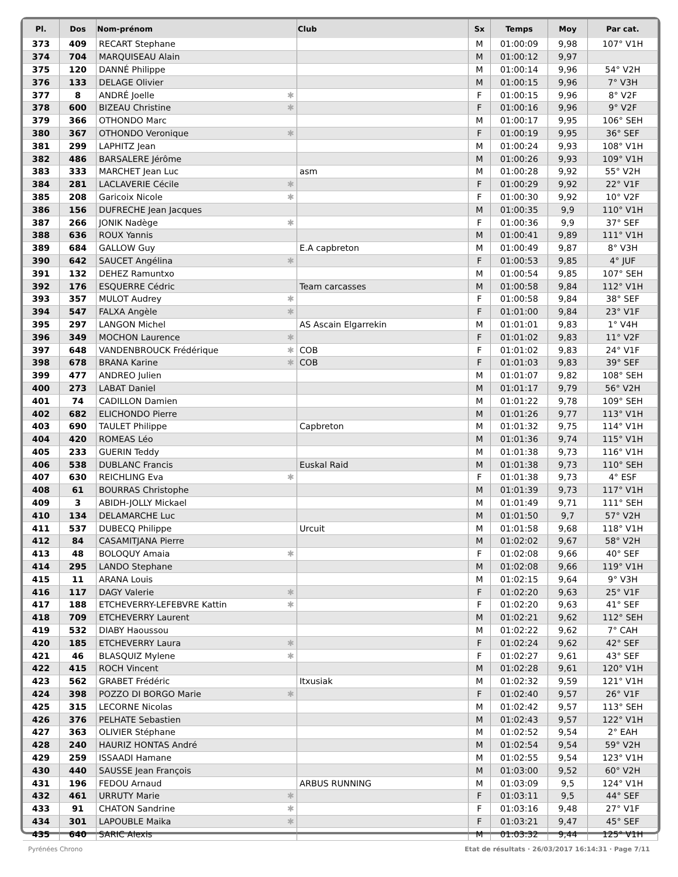| Pl. | Dos | Nom-prénom | Club | Sx | Temps | Moy | Par cat. |
| --- | --- | --- | --- | --- | --- | --- | --- |
| 373 | 409 | RECART Stephane | | M | 01:00:09 | 9,98 | 107° V1H |
| 374 | 704 | MARQUISEAU Alain | | M | 01:00:12 | 9,97 | |
| 375 | 120 | DANNÉ Philippe | | M | 01:00:14 | 9,96 | 54° V2H |
| 376 | 133 | DELAGE Olivier | | M | 01:00:15 | 9,96 | 7° V3H |
| 377 | 8 | ANDRÉ Joelle ✱ | | F | 01:00:15 | 9,96 | 8° V2F |
| 378 | 600 | BIZEAU Christine ✱ | | F | 01:00:16 | 9,96 | 9° V2F |
| 379 | 366 | OTHONDO Marc | | M | 01:00:17 | 9,95 | 106° SEH |
| 380 | 367 | OTHONDO Veronique ✱ | | F | 01:00:19 | 9,95 | 36° SEF |
| 381 | 299 | LAPHITZ Jean | | M | 01:00:24 | 9,93 | 108° V1H |
| 382 | 486 | BARSALERE Jérôme | | M | 01:00:26 | 9,93 | 109° V1H |
| 383 | 333 | MARCHET Jean Luc | asm | M | 01:00:28 | 9,92 | 55° V2H |
| 384 | 281 | LACLAVERIE Cécile ✱ | | F | 01:00:29 | 9,92 | 22° V1F |
| 385 | 208 | Garicoix Nicole ✱ | | F | 01:00:30 | 9,92 | 10° V2F |
| 386 | 156 | DUFRECHE Jean Jacques | | M | 01:00:35 | 9,9 | 110° V1H |
| 387 | 266 | JONIK Nadège ✱ | | F | 01:00:36 | 9,9 | 37° SEF |
| 388 | 636 | ROUX Yannis | | M | 01:00:41 | 9,89 | 111° V1H |
| 389 | 684 | GALLOW Guy | E.A capbreton | M | 01:00:49 | 9,87 | 8° V3H |
| 390 | 642 | SAUCET Angélina ✱ | | F | 01:00:53 | 9,85 | 4° JUF |
| 391 | 132 | DEHEZ Ramuntxo | | M | 01:00:54 | 9,85 | 107° SEH |
| 392 | 176 | ESQUERRE Cédric | Team carcasses | M | 01:00:58 | 9,84 | 112° V1H |
| 393 | 357 | MULOT Audrey ✱ | | F | 01:00:58 | 9,84 | 38° SEF |
| 394 | 547 | FALXA Angèle ✱ | | F | 01:01:00 | 9,84 | 23° V1F |
| 395 | 297 | LANGON Michel | AS Ascain Elgarrekin | M | 01:01:01 | 9,83 | 1° V4H |
| 396 | 349 | MOCHON Laurence ✱ | | F | 01:01:02 | 9,83 | 11° V2F |
| 397 | 648 | VANDENBROUCK Frédérique ✱ | COB | F | 01:01:02 | 9,83 | 24° V1F |
| 398 | 678 | BRANA Karine ✱ | COB | F | 01:01:03 | 9,83 | 39° SEF |
| 399 | 477 | ANDREO Julien | | M | 01:01:07 | 9,82 | 108° SEH |
| 400 | 273 | LABAT Daniel | | M | 01:01:17 | 9,79 | 56° V2H |
| 401 | 74 | CADILLON Damien | | M | 01:01:22 | 9,78 | 109° SEH |
| 402 | 682 | ELICHONDO Pierre | | M | 01:01:26 | 9,77 | 113° V1H |
| 403 | 690 | TAULET Philippe | Capbreton | M | 01:01:32 | 9,75 | 114° V1H |
| 404 | 420 | ROMEAS Léo | | M | 01:01:36 | 9,74 | 115° V1H |
| 405 | 233 | GUERIN Teddy | | M | 01:01:38 | 9,73 | 116° V1H |
| 406 | 538 | DUBLANC Francis | Euskal Raid | M | 01:01:38 | 9,73 | 110° SEH |
| 407 | 630 | REICHLING Eva ✱ | | F | 01:01:38 | 9,73 | 4° ESF |
| 408 | 61 | BOURRAS Christophe | | M | 01:01:39 | 9,73 | 117° V1H |
| 409 | 3 | ABIDH-JOLLY Mickael | | M | 01:01:49 | 9,71 | 111° SEH |
| 410 | 134 | DELAMARCHE Luc | | M | 01:01:50 | 9,7 | 57° V2H |
| 411 | 537 | DUBECQ Philippe | Urcuit | M | 01:01:58 | 9,68 | 118° V1H |
| 412 | 84 | CASAMITJANA Pierre | | M | 01:02:02 | 9,67 | 58° V2H |
| 413 | 48 | BOLOQUY Amaia ✱ | | F | 01:02:08 | 9,66 | 40° SEF |
| 414 | 295 | LANDO Stephane | | M | 01:02:08 | 9,66 | 119° V1H |
| 415 | 11 | ARANA Louis | | M | 01:02:15 | 9,64 | 9° V3H |
| 416 | 117 | DAGY Valerie ✱ | | F | 01:02:20 | 9,63 | 25° V1F |
| 417 | 188 | ETCHEVERRY-LEFEBVRE Kattin ✱ | | F | 01:02:20 | 9,63 | 41° SEF |
| 418 | 709 | ETCHEVERRY Laurent | | M | 01:02:21 | 9,62 | 112° SEH |
| 419 | 532 | DIABY Haoussou | | M | 01:02:22 | 9,62 | 7° CAH |
| 420 | 185 | ETCHEVERRY Laura ✱ | | F | 01:02:24 | 9,62 | 42° SEF |
| 421 | 46 | BLASQUIZ Mylene ✱ | | F | 01:02:27 | 9,61 | 43° SEF |
| 422 | 415 | ROCH Vincent | | M | 01:02:28 | 9,61 | 120° V1H |
| 423 | 562 | GRABET Frédéric | Itxusiak | M | 01:02:32 | 9,59 | 121° V1H |
| 424 | 398 | POZZO DI BORGO Marie ✱ | | F | 01:02:40 | 9,57 | 26° V1F |
| 425 | 315 | LECORNE Nicolas | | M | 01:02:42 | 9,57 | 113° SEH |
| 426 | 376 | PELHATE Sebastien | | M | 01:02:43 | 9,57 | 122° V1H |
| 427 | 363 | OLIVIER Stéphane | | M | 01:02:52 | 9,54 | 2° EAH |
| 428 | 240 | HAURIZ HONTAS André | | M | 01:02:54 | 9,54 | 59° V2H |
| 429 | 259 | ISSAADI Hamane | | M | 01:02:55 | 9,54 | 123° V1H |
| 430 | 440 | SAUSSE Jean François | | M | 01:03:00 | 9,52 | 60° V2H |
| 431 | 196 | FEDOU Arnaud | ARBUS RUNNING | M | 01:03:09 | 9,5 | 124° V1H |
| 432 | 461 | URRUTY Marie ✱ | | F | 01:03:11 | 9,5 | 44° SEF |
| 433 | 91 | CHATON Sandrine ✱ | | F | 01:03:16 | 9,48 | 27° V1F |
| 434 | 301 | LAPOUBLE Maika ✱ | | F | 01:03:21 | 9,47 | 45° SEF |
| 435 | 640 | SARIC Alexis | | M | 01:03:32 | 9,44 | 125° V1H |
Pyrénées Chrono
Etat de résultats · 26/03/2017 16:14:31 · Page 7/11